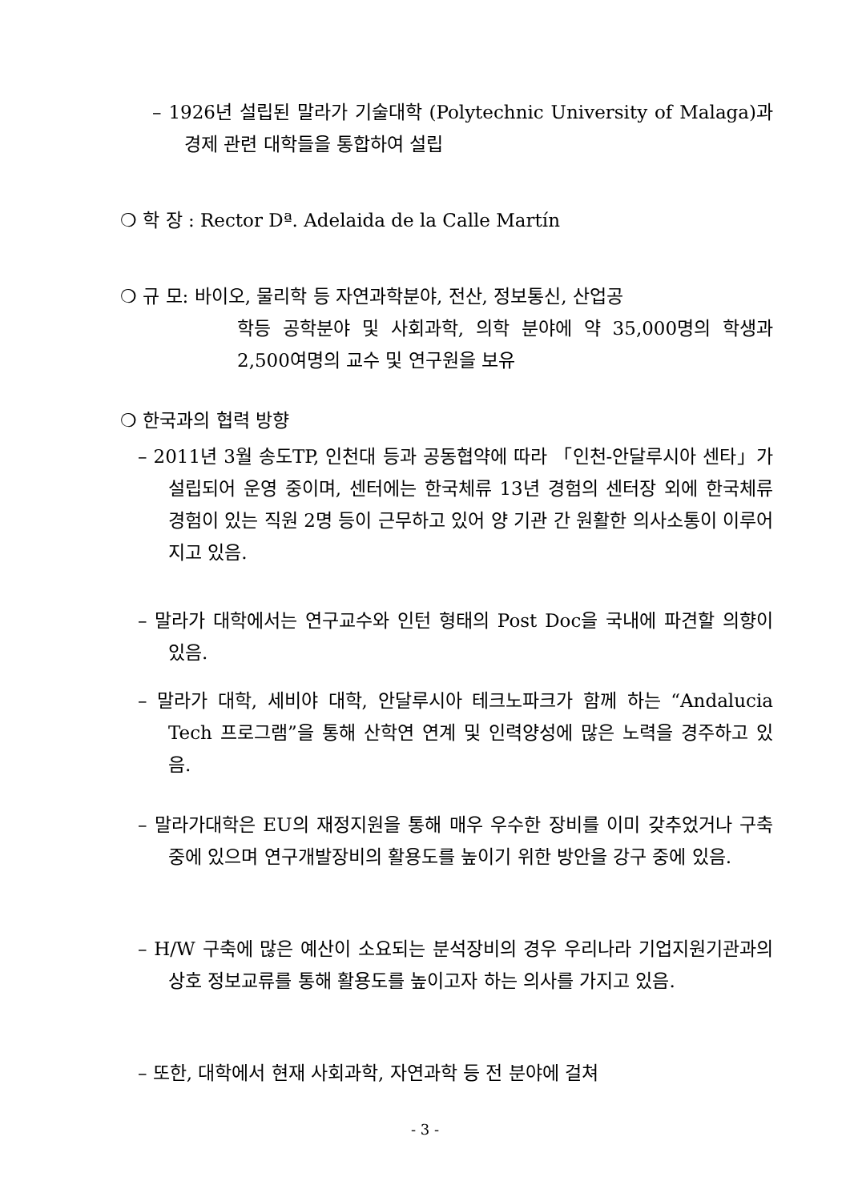– 1926년 설립된 말라가 기술대학 (Polytechnic University of Malaga)과 경제 관련 대학들을 통합하여 설립
❍ 학 장 : Rector Dª. Adelaida de la Calle Martín
❍ 규 모: 바이오, 물리학 등 자연과학분야, 전산, 정보통신, 산업공
학등 공학분야 및 사회과학, 의학 분야에 약 35,000명의 학생과 2,500여명의 교수 및 연구원을 보유
❍ 한국과의 협력 방향
– 2011년 3월 송도TP, 인천대 등과 공동협약에 따라 「인천-안달루시아 센타」가 설립되어 운영 중이며, 센터에는 한국체류 13년 경험의 센터장 외에 한국체류 경험이 있는 직원 2명 등이 근무하고 있어 양 기관 간 원활한 의사소통이 이루어지고 있음.
– 말라가 대학에서는 연구교수와 인턴 형태의 Post Doc을 국내에 파견할 의향이 있음.
– 말라가 대학, 세비야 대학, 안달루시아 테크노파크가 함께 하는 “Andalucia Tech 프로그램”을 통해 산학연 연계 및 인력양성에 많은 노력을 경주하고 있음.
– 말라가대학은 EU의 재정지원을 통해 매우 우수한 장비를 이미 갖추었거나 구축 중에 있으며 연구개발장비의 활용도를 높이기 위한 방안을 강구 중에 있음.
– H/W 구축에 많은 예산이 소요되는 분석장비의 경우 우리나라 기업지원기관과의 상호 정보교류를 통해 활용도를 높이고자 하는 의사를 가지고 있음.
– 또한, 대학에서 현재 사회과학, 자연과학 등 전 분야에 걸쳐
- 3 -